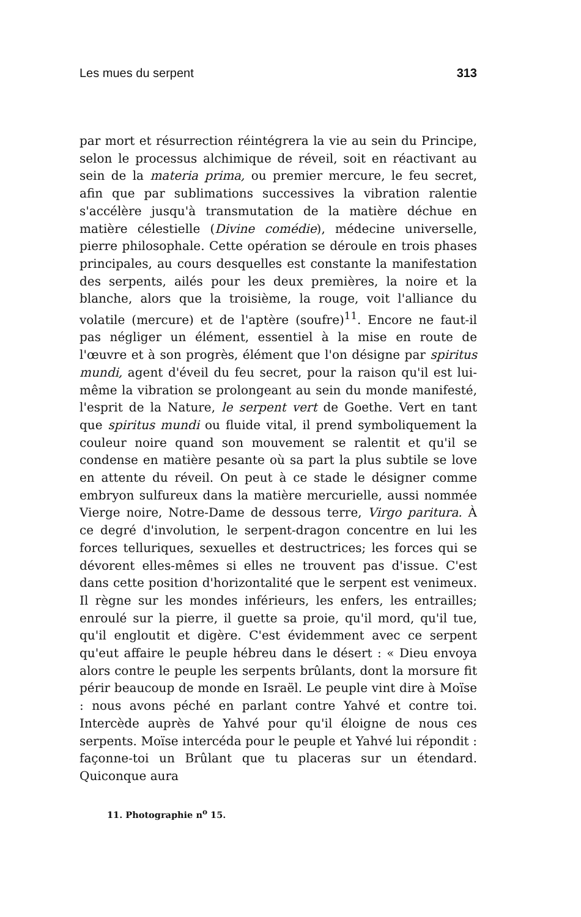Les mues du serpent 313
par mort et résurrection réintégrera la vie au sein du Principe, selon le processus alchimique de réveil, soit en réactivant au sein de la materia prima, ou premier mercure, le feu secret, afin que par sublimations successives la vibration ralentie s'accélère jusqu'à transmutation de la matière déchue en matière célestielle (Divine comédie), médecine universelle, pierre philosophale. Cette opération se déroule en trois phases principales, au cours desquelles est constante la manifestation des serpents, ailés pour les deux premières, la noire et la blanche, alors que la troisième, la rouge, voit l'alliance du volatile (mercure) et de l'aptère (soufre)<sup>11</sup>. Encore ne faut-il pas négliger un élément, essentiel à la mise en route de l'œuvre et à son progrès, élément que l'on désigne par spiritus mundi, agent d'éveil du feu secret, pour la raison qu'il est lui-même la vibration se prolongeant au sein du monde manifesté, l'esprit de la Nature, le serpent vert de Goethe. Vert en tant que spiritus mundi ou fluide vital, il prend symboliquement la couleur noire quand son mouvement se ralentit et qu'il se condense en matière pesante où sa part la plus subtile se love en attente du réveil. On peut à ce stade le désigner comme embryon sulfureux dans la matière mercurielle, aussi nommée Vierge noire, Notre-Dame de dessous terre, Virgo paritura. À ce degré d'involution, le serpent-dragon concentre en lui les forces telluriques, sexuelles et destructrices; les forces qui se dévorent elles-mêmes si elles ne trouvent pas d'issue. C'est dans cette position d'horizontalité que le serpent est venimeux. Il règne sur les mondes inférieurs, les enfers, les entrailles; enroulé sur la pierre, il guette sa proie, qu'il mord, qu'il tue, qu'il engloutit et digère. C'est évidemment avec ce serpent qu'eut affaire le peuple hébreu dans le désert : « Dieu envoya alors contre le peuple les serpents brûlants, dont la morsure fit périr beaucoup de monde en Israël. Le peuple vint dire à Moïse : nous avons péché en parlant contre Yahvé et contre toi. Intercède auprès de Yahvé pour qu'il éloigne de nous ces serpents. Moïse intercéda pour le peuple et Yahvé lui répondit : façonne-toi un Brûlant que tu placeras sur un étendard. Quiconque aura
11. Photographie n<sup>o</sup> 15.